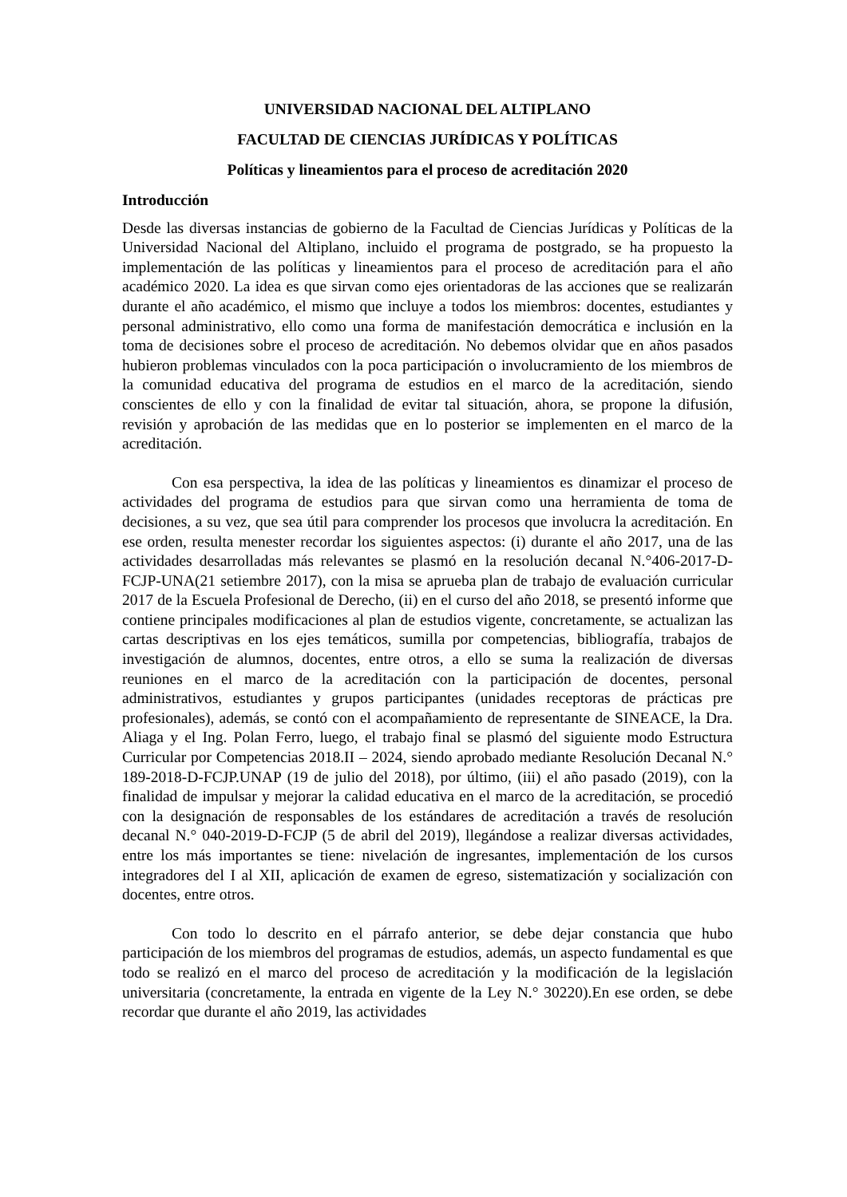UNIVERSIDAD NACIONAL DEL ALTIPLANO
FACULTAD DE CIENCIAS JURÍDICAS Y POLÍTICAS
Políticas y lineamientos para el proceso de acreditación 2020
Introducción
Desde las diversas instancias de gobierno de la Facultad de Ciencias Jurídicas y Políticas de la Universidad Nacional del Altiplano, incluido el programa de postgrado, se ha propuesto la implementación de las políticas y lineamientos para el proceso de acreditación para el año académico 2020. La idea es que sirvan como ejes orientadoras de las acciones que se realizarán durante el año académico, el mismo que incluye a todos los miembros: docentes, estudiantes y personal administrativo, ello como una forma de manifestación democrática e inclusión en la toma de decisiones sobre el proceso de acreditación. No debemos olvidar que en años pasados hubieron problemas vinculados con la poca participación o involucramiento de los miembros de la comunidad educativa del programa de estudios en el marco de la acreditación, siendo conscientes de ello y con la finalidad de evitar tal situación, ahora, se propone la difusión, revisión y aprobación de las medidas que en lo posterior se implementen en el marco de la acreditación.
Con esa perspectiva, la idea de las políticas y lineamientos es dinamizar el proceso de actividades del programa de estudios para que sirvan como una herramienta de toma de decisiones, a su vez, que sea útil para comprender los procesos que involucra la acreditación. En ese orden, resulta menester recordar los siguientes aspectos: (i) durante el año 2017, una de las actividades desarrolladas más relevantes se plasmó en la resolución decanal N.°406-2017-D-FCJP-UNA(21 setiembre 2017), con la misa se aprueba plan de trabajo de evaluación curricular 2017 de la Escuela Profesional de Derecho, (ii) en el curso del año 2018, se presentó informe que contiene principales modificaciones al plan de estudios vigente, concretamente, se actualizan las cartas descriptivas en los ejes temáticos, sumilla por competencias, bibliografía, trabajos de investigación de alumnos, docentes, entre otros, a ello se suma la realización de diversas reuniones en el marco de la acreditación con la participación de docentes, personal administrativos, estudiantes y grupos participantes (unidades receptoras de prácticas pre profesionales), además, se contó con el acompañamiento de representante de SINEACE, la Dra. Aliaga y el Ing. Polan Ferro, luego, el trabajo final se plasmó del siguiente modo Estructura Curricular por Competencias 2018.II – 2024, siendo aprobado mediante Resolución Decanal N.° 189-2018-D-FCJP.UNAP (19 de julio del 2018), por último, (iii) el año pasado (2019), con la finalidad de impulsar y mejorar la calidad educativa en el marco de la acreditación, se procedió con la designación de responsables de los estándares de acreditación a través de resolución decanal N.° 040-2019-D-FCJP (5 de abril del 2019), llegándose a realizar diversas actividades, entre los más importantes se tiene: nivelación de ingresantes, implementación de los cursos integradores del I al XII, aplicación de examen de egreso, sistematización y socialización con docentes, entre otros.
Con todo lo descrito en el párrafo anterior, se debe dejar constancia que hubo participación de los miembros del programas de estudios, además, un aspecto fundamental es que todo se realizó en el marco del proceso de acreditación y la modificación de la legislación universitaria (concretamente, la entrada en vigente de la Ley N.° 30220).En ese orden, se debe recordar que durante el año 2019, las actividades